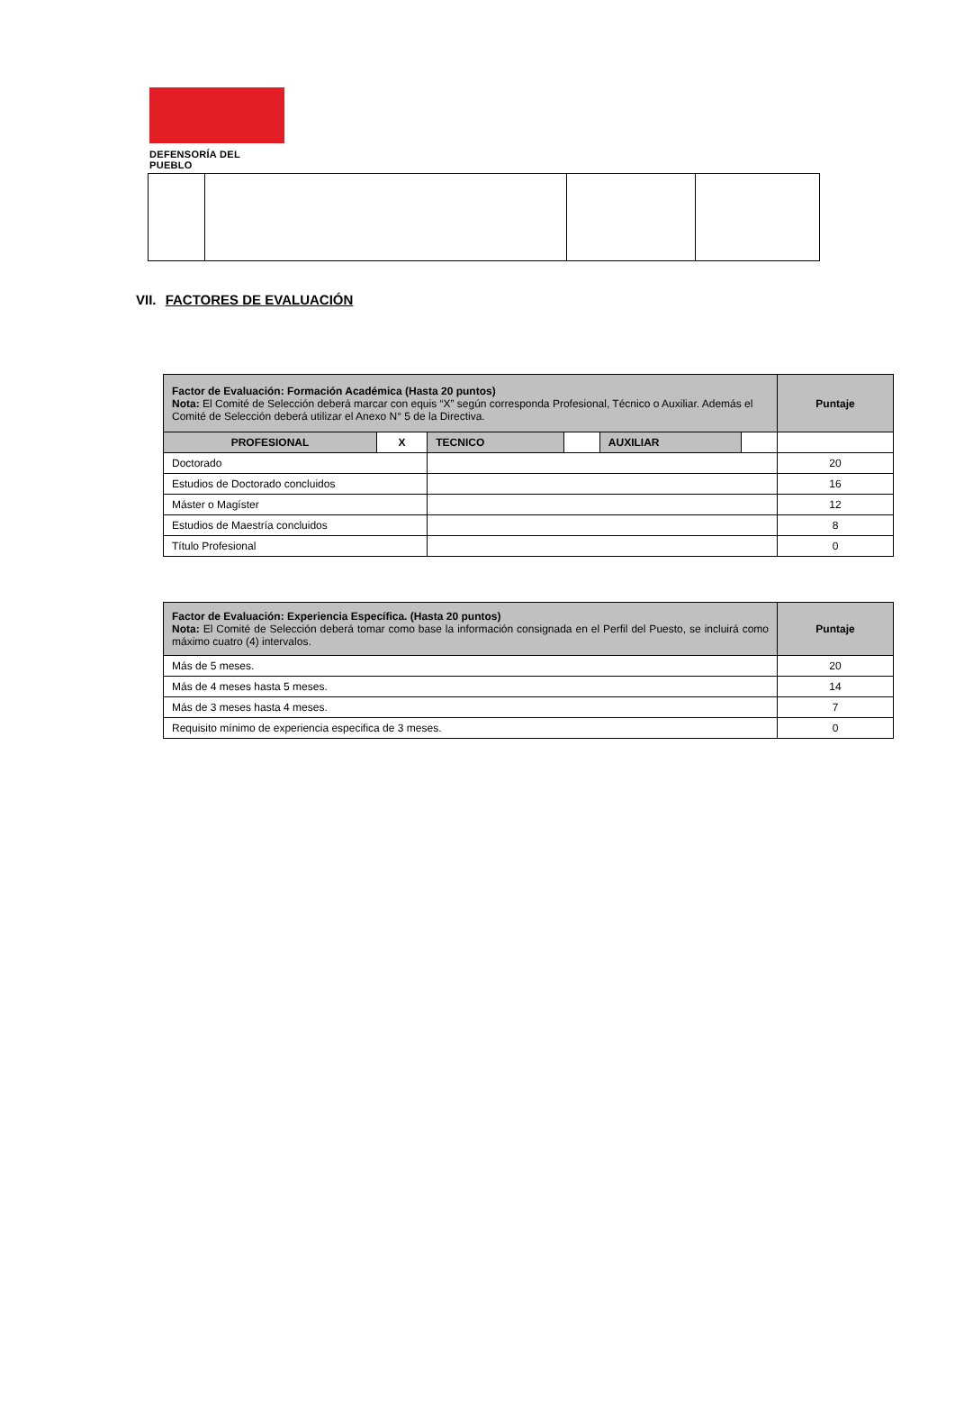DEFENSORÍA DEL PUEBLO
VII. FACTORES DE EVALUACIÓN
| Factor de Evaluación: Formación Académica (Hasta 20 puntos) Nota: El Comité de Selección deberá marcar con equis “X” según corresponda Profesional, Técnico o Auxiliar. Además el Comité de Selección deberá utilizar el Anexo N° 5 de la Directiva. | | | | | | Puntaje |
| PROFESIONAL | X | TECNICO | | AUXILIAR | | |
| Doctorado | | | | | | 20 |
| Estudios de Doctorado concluidos | | | | | | 16 |
| Máster o Magíster | | | | | | 12 |
| Estudios de Maestría concluidos | | | | | | 8 |
| Título Profesional | | | | | | 0 |
| Factor de Evaluación: Experiencia Específica. (Hasta 20 puntos) Nota: El Comité de Selección deberá tomar como base la información consignada en el Perfil del Puesto, se incluirá como máximo cuatro (4) intervalos. | Puntaje |
| Más de 5 meses. | 20 |
| Más de 4 meses hasta 5 meses. | 14 |
| Más de 3 meses hasta 4 meses. | 7 |
| Requisito mínimo de experiencia especifica de 3 meses. | 0 |